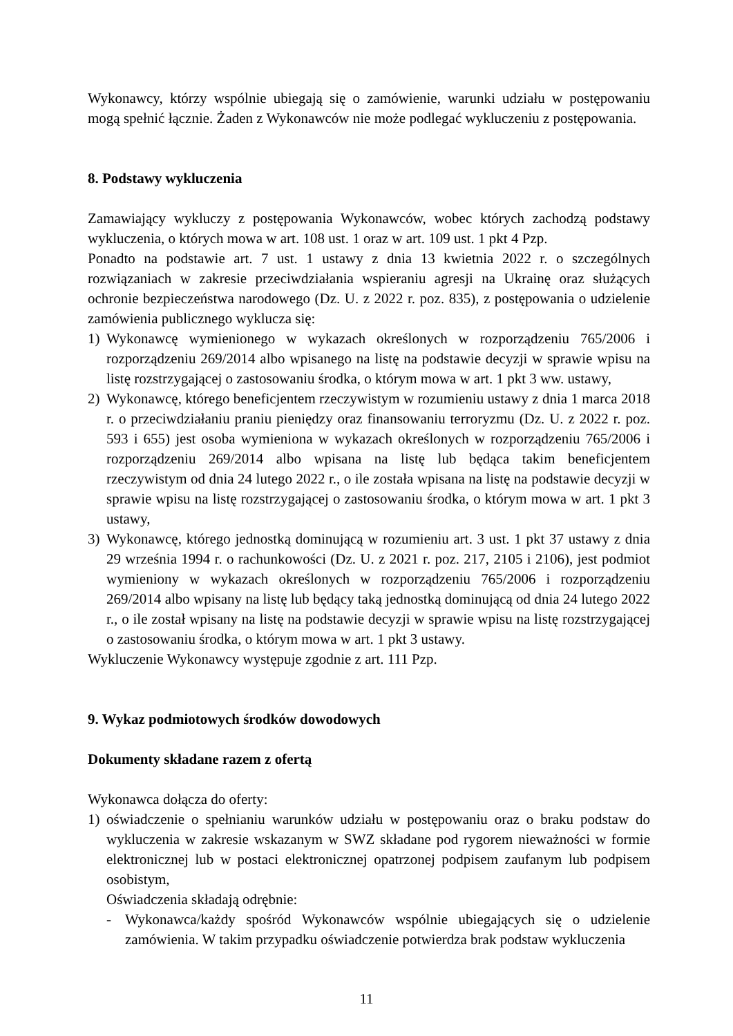Wykonawcy, którzy wspólnie ubiegają się o zamówienie, warunki udziału w postępowaniu mogą spełnić łącznie. Żaden z Wykonawców nie może podlegać wykluczeniu z postępowania.
8. Podstawy wykluczenia
Zamawiający wykluczy z postępowania Wykonawców, wobec których zachodzą podstawy wykluczenia, o których mowa w art. 108 ust. 1 oraz w art. 109 ust. 1 pkt 4 Pzp.
Ponadto na podstawie art. 7 ust. 1 ustawy z dnia 13 kwietnia 2022 r. o szczególnych rozwiązaniach w zakresie przeciwdziałania wspieraniu agresji na Ukrainę oraz służących ochronie bezpieczeństwa narodowego (Dz. U. z 2022 r. poz. 835), z postępowania o udzielenie zamówienia publicznego wyklucza się:
1) Wykonawcę wymienionego w wykazach określonych w rozporządzeniu 765/2006 i rozporządzeniu 269/2014 albo wpisanego na listę na podstawie decyzji w sprawie wpisu na listę rozstrzygającej o zastosowaniu środka, o którym mowa w art. 1 pkt 3 ww. ustawy,
2) Wykonawcę, którego beneficjentem rzeczywistym w rozumieniu ustawy z dnia 1 marca 2018 r. o przeciwdziałaniu praniu pieniędzy oraz finansowaniu terroryzmu (Dz. U. z 2022 r. poz. 593 i 655) jest osoba wymieniona w wykazach określonych w rozporządzeniu 765/2006 i rozporządzeniu 269/2014 albo wpisana na listę lub będąca takim beneficjentem rzeczywistym od dnia 24 lutego 2022 r., o ile została wpisana na listę na podstawie decyzji w sprawie wpisu na listę rozstrzygającej o zastosowaniu środka, o którym mowa w art. 1 pkt 3 ustawy,
3) Wykonawcę, którego jednostką dominującą w rozumieniu art. 3 ust. 1 pkt 37 ustawy z dnia 29 września 1994 r. o rachunkowości (Dz. U. z 2021 r. poz. 217, 2105 i 2106), jest podmiot wymieniony w wykazach określonych w rozporządzeniu 765/2006 i rozporządzeniu 269/2014 albo wpisany na listę lub będący taką jednostką dominującą od dnia 24 lutego 2022 r., o ile został wpisany na listę na podstawie decyzji w sprawie wpisu na listę rozstrzygającej o zastosowaniu środka, o którym mowa w art. 1 pkt 3 ustawy.
Wykluczenie Wykonawcy występuje zgodnie z art. 111 Pzp.
9. Wykaz podmiotowych środków dowodowych
Dokumenty składane razem z ofertą
Wykonawca dołącza do oferty:
1) oświadczenie o spełnianiu warunków udziału w postępowaniu oraz o braku podstaw do wykluczenia w zakresie wskazanym w SWZ składane pod rygorem nieważności w formie elektronicznej lub w postaci elektronicznej opatrzonej podpisem zaufanym lub podpisem osobistym,
Oświadczenia składają odrębnie:
- Wykonawca/każdy spośród Wykonawców wspólnie ubiegających się o udzielenie zamówienia. W takim przypadku oświadczenie potwierdza brak podstaw wykluczenia
11